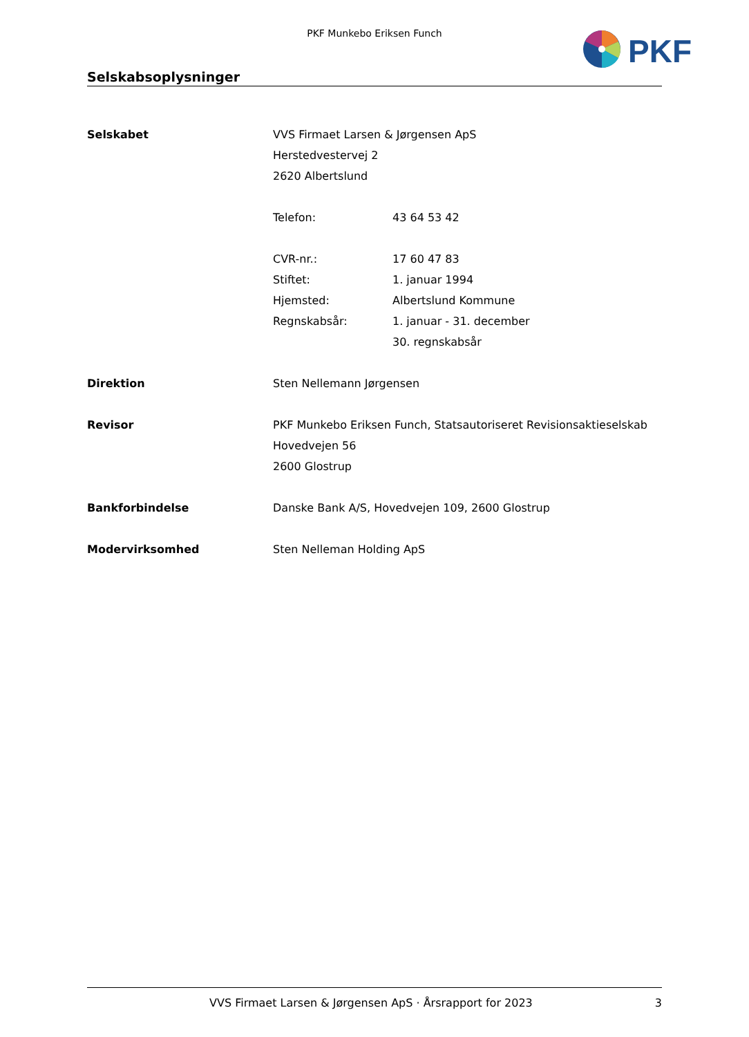PKF Munkebo Eriksen Funch
PKF
Selskabsoplysninger
| Selskabet | VVS Firmaet Larsen & Jørgensen ApS | |
| | Herstedvestervej 2 | |
| | 2620 Albertslund | |
| | Telefon: | 43 64 53 42 |
| | CVR-nr.: | 17 60 47 83 |
| | Stiftet: | 1. januar 1994 |
| | Hjemsted: | Albertslund Kommune |
| | Regnskabsår: | 1. januar - 31. december |
| | | 30. regnskabsår |
| Direktion | Sten Nellemann Jørgensen | |
| Revisor | PKF Munkebo Eriksen Funch, Statsautoriseret Revisionsaktieselskab | |
| | Hovedvejen 56 | |
| | 2600 Glostrup | |
| Bankforbindelse | Danske Bank A/S, Hovedvejen 109, 2600 Glostrup | |
| Modervirksomhed | Sten Nelleman Holding ApS | |
VVS Firmaet Larsen & Jørgensen ApS · Årsrapport for 2023 3